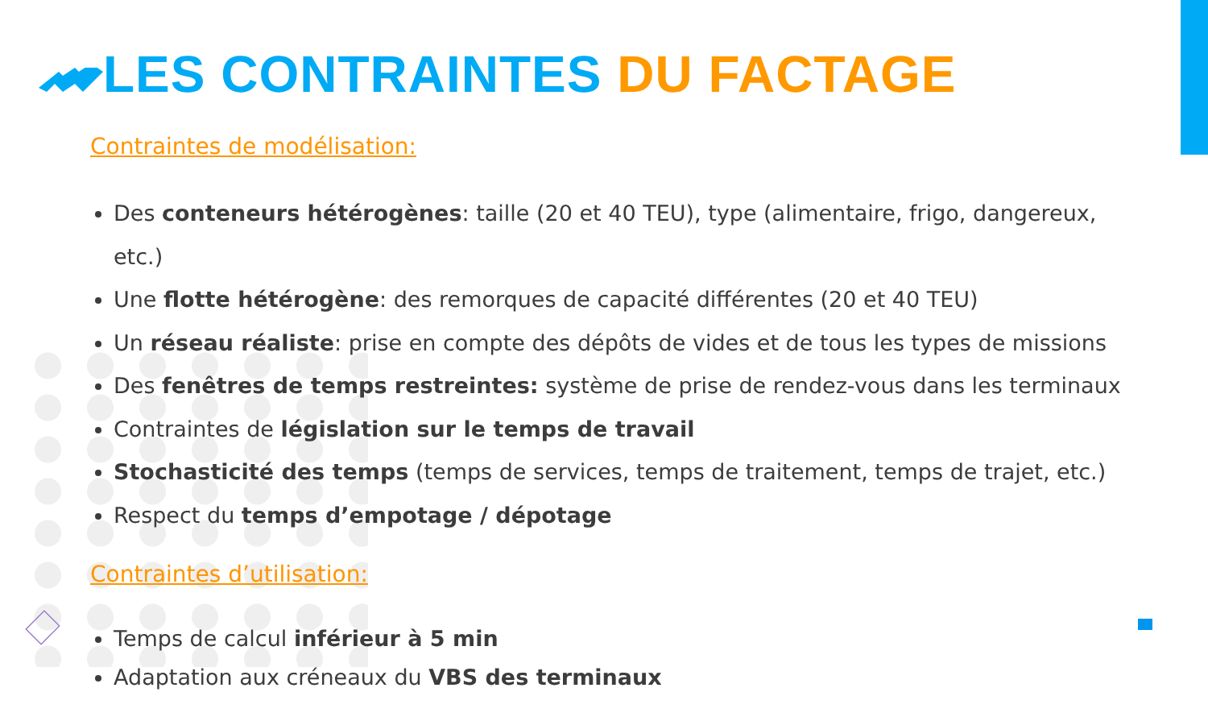LES CONTRAINTES DU FACTAGE
Contraintes de modélisation:
Des conteneurs hétérogènes: taille (20 et 40 TEU), type (alimentaire, frigo, dangereux, etc.)
Une flotte hétérogène: des remorques de capacité différentes (20 et 40 TEU)
Un réseau réaliste: prise en compte des dépôts de vides et de tous les types de missions
Des fenêtres de temps restreintes: système de prise de rendez-vous dans les terminaux
Contraintes de législation sur le temps de travail
Stochasticité des temps (temps de services, temps de traitement, temps de trajet, etc.)
Respect du temps d’empotage / dépotage
Contraintes d’utilisation:
Temps de calcul inférieur à 5 min
Adaptation aux créneaux du VBS des terminaux